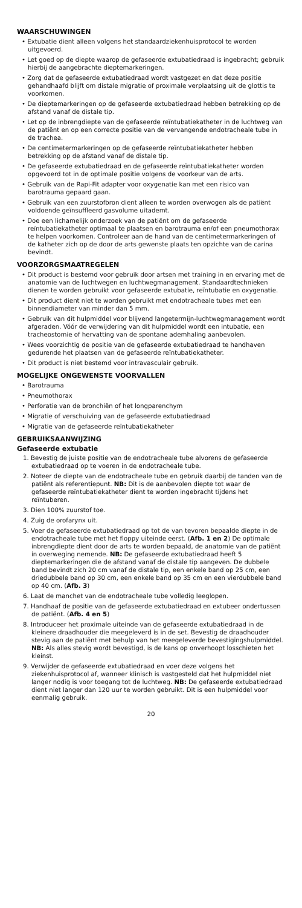WAARSCHUWINGEN
• Extubatie dient alleen volgens het standaardziekenhuisprotocol te worden uitgevoerd.
• Let goed op de diepte waarop de gefaseerde extubatiedraad is ingebracht; gebruik hierbij de aangebrachte dieptemarkeringen.
• Zorg dat de gefaseerde extubatiedraad wordt vastgezet en dat deze positie gehandhaafd blijft om distale migratie of proximale verplaatsing uit de glottis te voorkomen.
• De dieptemarkeringen op de gefaseerde extubatiedraad hebben betrekking op de afstand vanaf de distale tip.
• Let op de inbrengdiepte van de gefaseerde reïntubatiekatheter in de luchtweg van de patiënt en op een correcte positie van de vervangende endotracheale tube in de trachea.
• De centimetermarkeringen op de gefaseerde reïntubatiekatheter hebben betrekking op de afstand vanaf de distale tip.
• De gefaseerde extubatiedraad en de gefaseerde reïntubatiekatheter worden opgevoerd tot in de optimale positie volgens de voorkeur van de arts.
• Gebruik van de Rapi-Fit adapter voor oxygenatie kan met een risico van barotrauma gepaard gaan.
• Gebruik van een zuurstofbron dient alleen te worden overwogen als de patiënt voldoende geïnsuffleerd gasvolume uitademt.
• Doe een lichamelijk onderzoek van de patiënt om de gefaseerde reïntubatiekatheter optimaal te plaatsen en barotrauma en/of een pneumothorax te helpen voorkomen. Controleer aan de hand van de centimetermarkeringen of de katheter zich op de door de arts gewenste plaats ten opzichte van de carina bevindt.
VOORZORGSMAATREGELEN
• Dit product is bestemd voor gebruik door artsen met training in en ervaring met de anatomie van de luchtwegen en luchtwegmanagement. Standaardtechnieken dienen te worden gebruikt voor gefaseerde extubatie, reïntubatie en oxygenatie.
• Dit product dient niet te worden gebruikt met endotracheale tubes met een binnendiameter van minder dan 5 mm.
• Gebruik van dit hulpmiddel voor blijvend langetermijn-luchtwegmanagement wordt afgeraden. Vóór de verwijdering van dit hulpmiddel wordt een intubatie, een tracheostomie of hervatting van de spontane ademhaling aanbevolen.
• Wees voorzichtig de positie van de gefaseerde extubatiedraad te handhaven gedurende het plaatsen van de gefaseerde reïntubatiekatheter.
• Dit product is niet bestemd voor intravasculair gebruik.
MOGELIJKE ONGEWENSTE VOORVALLEN
• Barotrauma
• Pneumothorax
• Perforatie van de bronchiën of het longparenchym
• Migratie of verschuiving van de gefaseerde extubatiedraad
• Migratie van de gefaseerde reïntubatiekatheter
GEBRUIKSAANWIJZING
Gefaseerde extubatie
1. Bevestig de juiste positie van de endotracheale tube alvorens de gefaseerde extubatiedraad op te voeren in de endotracheale tube.
2. Noteer de diepte van de endotracheale tube en gebruik daarbij de tanden van de patiënt als referentiepunt. NB: Dit is de aanbevolen diepte tot waar de gefaseerde reïntubatiekatheter dient te worden ingebracht tijdens het reïntuberen.
3. Dien 100% zuurstof toe.
4. Zuig de orofarynx uit.
5. Voer de gefaseerde extubatiedraad op tot de van tevoren bepaalde diepte in de endotracheale tube met het floppy uiteinde eerst. (Afb. 1 en 2) De optimale inbrengdiepte dient door de arts te worden bepaald, de anatomie van de patiënt in overweging nemende. NB: De gefaseerde extubatiedraad heeft 5 dieptemarkeringen die de afstand vanaf de distale tip aangeven. De dubbele band bevindt zich 20 cm vanaf de distale tip, een enkele band op 25 cm, een driedubbele band op 30 cm, een enkele band op 35 cm en een vierdubbele band op 40 cm. (Afb. 3)
6. Laat de manchet van de endotracheale tube volledig leeglopen.
7. Handhaaf de positie van de gefaseerde extubatiedraad en extubeer ondertussen de patiënt. (Afb. 4 en 5)
8. Introduceer het proximale uiteinde van de gefaseerde extubatiedraad in de kleinere draadhouder die meegeleverd is in de set. Bevestig de draadhouder stevig aan de patiënt met behulp van het meegeleverde bevestigingshulpmiddel. NB: Als alles stevig wordt bevestigd, is de kans op onverhoopt losschieten het kleinst.
9. Verwijder de gefaseerde extubatiedraad en voer deze volgens het ziekenhuisprotocol af, wanneer klinisch is vastgesteld dat het hulpmiddel niet langer nodig is voor toegang tot de luchtweg. NB: De gefaseerde extubatiedraad dient niet langer dan 120 uur te worden gebruikt. Dit is een hulpmiddel voor eenmalig gebruik.
20